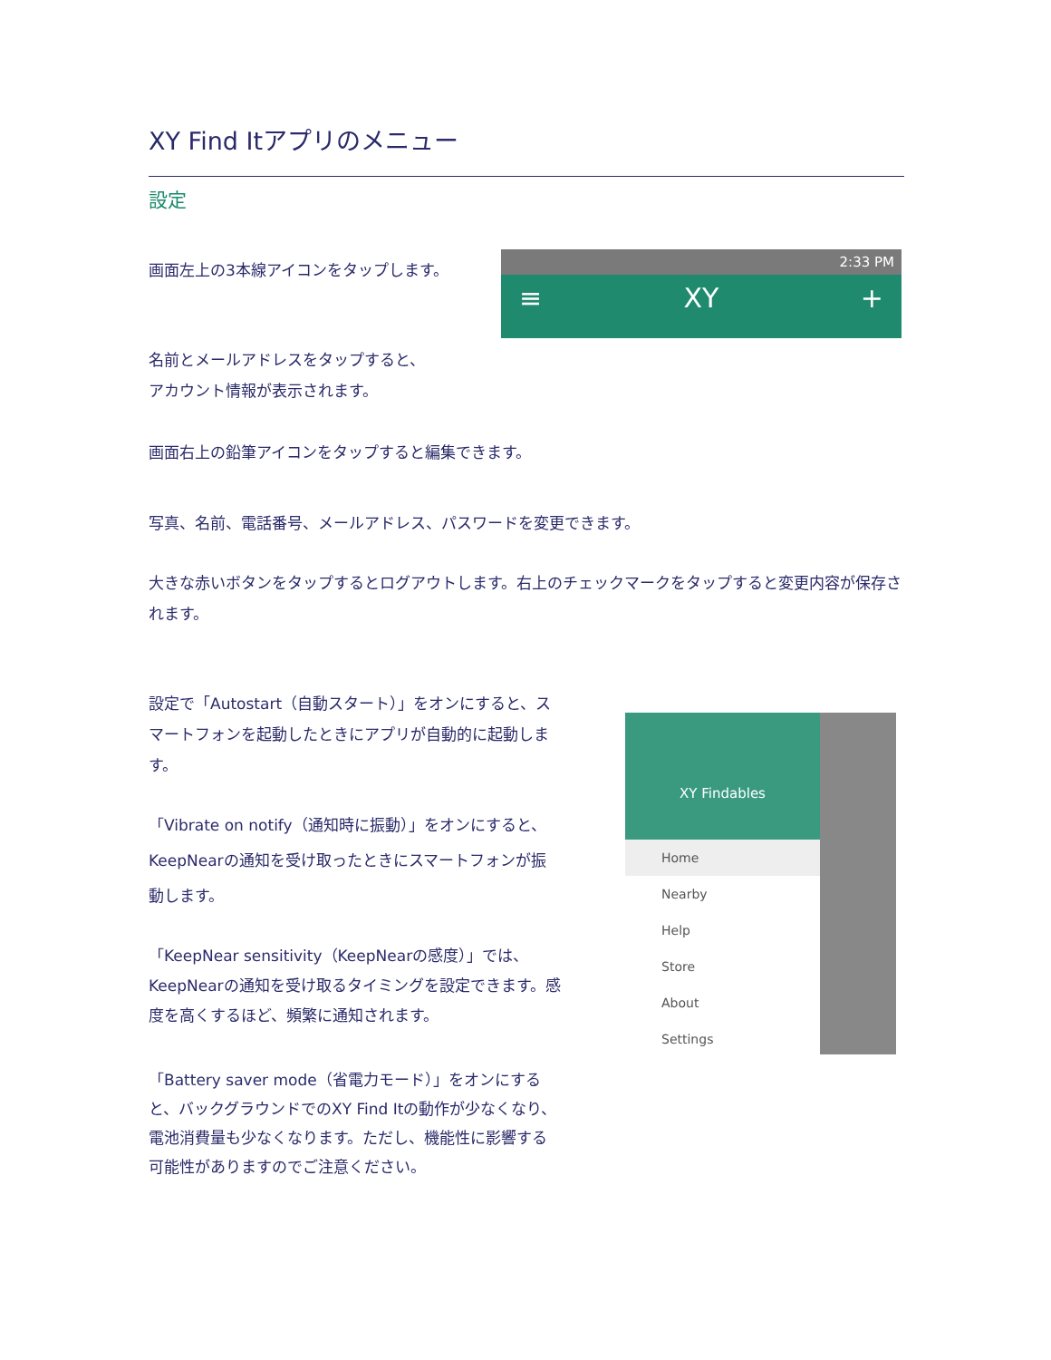XY Find Itアプリのメニュー
設定
画面左上の3本線アイコンをタップします。
2:33 PM
≡ XY +
名前とメールアドレスをタップすると、
アカウント情報が表示されます。
画面右上の鉛筆アイコンをタップすると編集できます。
写真、名前、電話番号、メールアドレス、パスワードを変更できます。
大きな赤いボタンをタップするとログアウトします。右上のチェックマークをタップすると変更内容が保存されます。
設定で「Autostart（自動スタート）」をオンにすると、スマートフォンを起動したときにアプリが自動的に起動します。
「Vibrate on notify（通知時に振動）」をオンにすると、KeepNearの通知を受け取ったときにスマートフォンが振動します。
「KeepNear sensitivity（KeepNearの感度）」では、KeepNearの通知を受け取るタイミングを設定できます。感度を高くするほど、頻繁に通知されます。
「Battery saver mode（省電力モード）」をオンにすると、バックグラウンドでのXY Find Itの動作が少なくなり、電池消費量も少なくなります。ただし、機能性に影響する可能性がありますのでご注意ください。
XY Findables
Home
Nearby
Help
Store
About
Settings